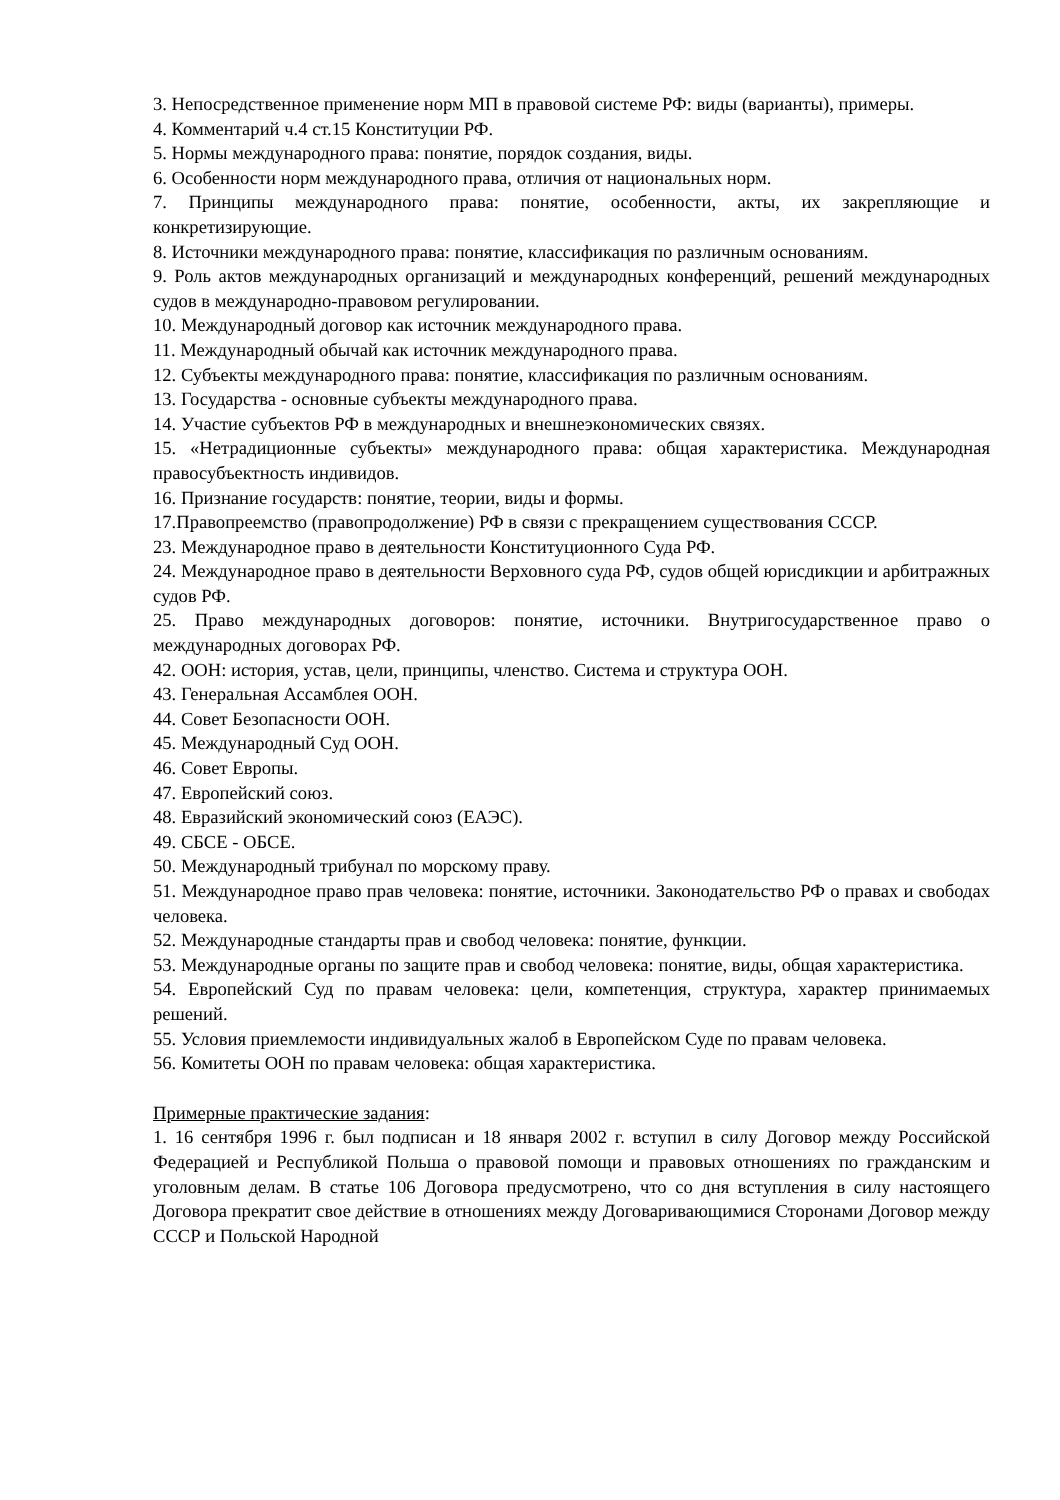3. Непосредственное применение норм МП в правовой системе РФ: виды (варианты), примеры.
4. Комментарий ч.4 ст.15 Конституции РФ.
5. Нормы международного права: понятие, порядок создания, виды.
6. Особенности норм международного права, отличия от национальных норм.
7. Принципы международного права: понятие, особенности, акты, их закрепляющие и конкретизирующие.
8. Источники международного права: понятие, классификация по различным основаниям.
9. Роль актов международных организаций и международных конференций, решений международных судов в международно-правовом регулировании.
10. Международный договор как источник международного права.
11. Международный обычай как источник международного права.
12. Субъекты международного права: понятие, классификация по различным основаниям.
13. Государства - основные субъекты международного права.
14. Участие субъектов РФ в международных и внешнеэкономических связях.
15. «Нетрадиционные субъекты» международного права: общая характеристика. Международная правосубъектность индивидов.
16. Признание государств: понятие, теории, виды и формы.
17.Правопреемство (правопродолжение) РФ в связи с прекращением существования СССР.
23. Международное право в деятельности Конституционного Суда РФ.
24. Международное право в деятельности Верховного суда РФ, судов общей юрисдикции и арбитражных судов РФ.
25. Право международных договоров: понятие, источники. Внутригосударственное право о международных договорах РФ.
42. ООН: история, устав, цели, принципы, членство. Система и структура ООН.
43. Генеральная Ассамблея ООН.
44. Совет Безопасности ООН.
45. Международный Суд ООН.
46. Совет Европы.
47. Европейский союз.
48. Евразийский экономический союз (ЕАЭС).
49. СБСЕ - ОБСЕ.
50. Международный трибунал по морскому праву.
51. Международное право прав человека: понятие, источники. Законодательство РФ о правах и свободах человека.
52. Международные стандарты прав и свобод человека: понятие, функции.
53. Международные органы по защите прав и свобод человека: понятие, виды, общая характеристика.
54. Европейский Суд по правам человека: цели, компетенция, структура, характер принимаемых решений.
55. Условия приемлемости индивидуальных жалоб в Европейском Суде по правам человека.
56. Комитеты ООН по правам человека: общая характеристика.
Примерные практические задания:
1. 16 сентября 1996 г. был подписан и 18 января 2002 г. вступил в силу Договор между Российской Федерацией и Республикой Польша о правовой помощи и правовых отношениях по гражданским и уголовным делам. В статье 106 Договора предусмотрено, что со дня вступления в силу настоящего Договора прекратит свое действие в отношениях между Договаривающимися Сторонами Договор между СССР и Польской Народной